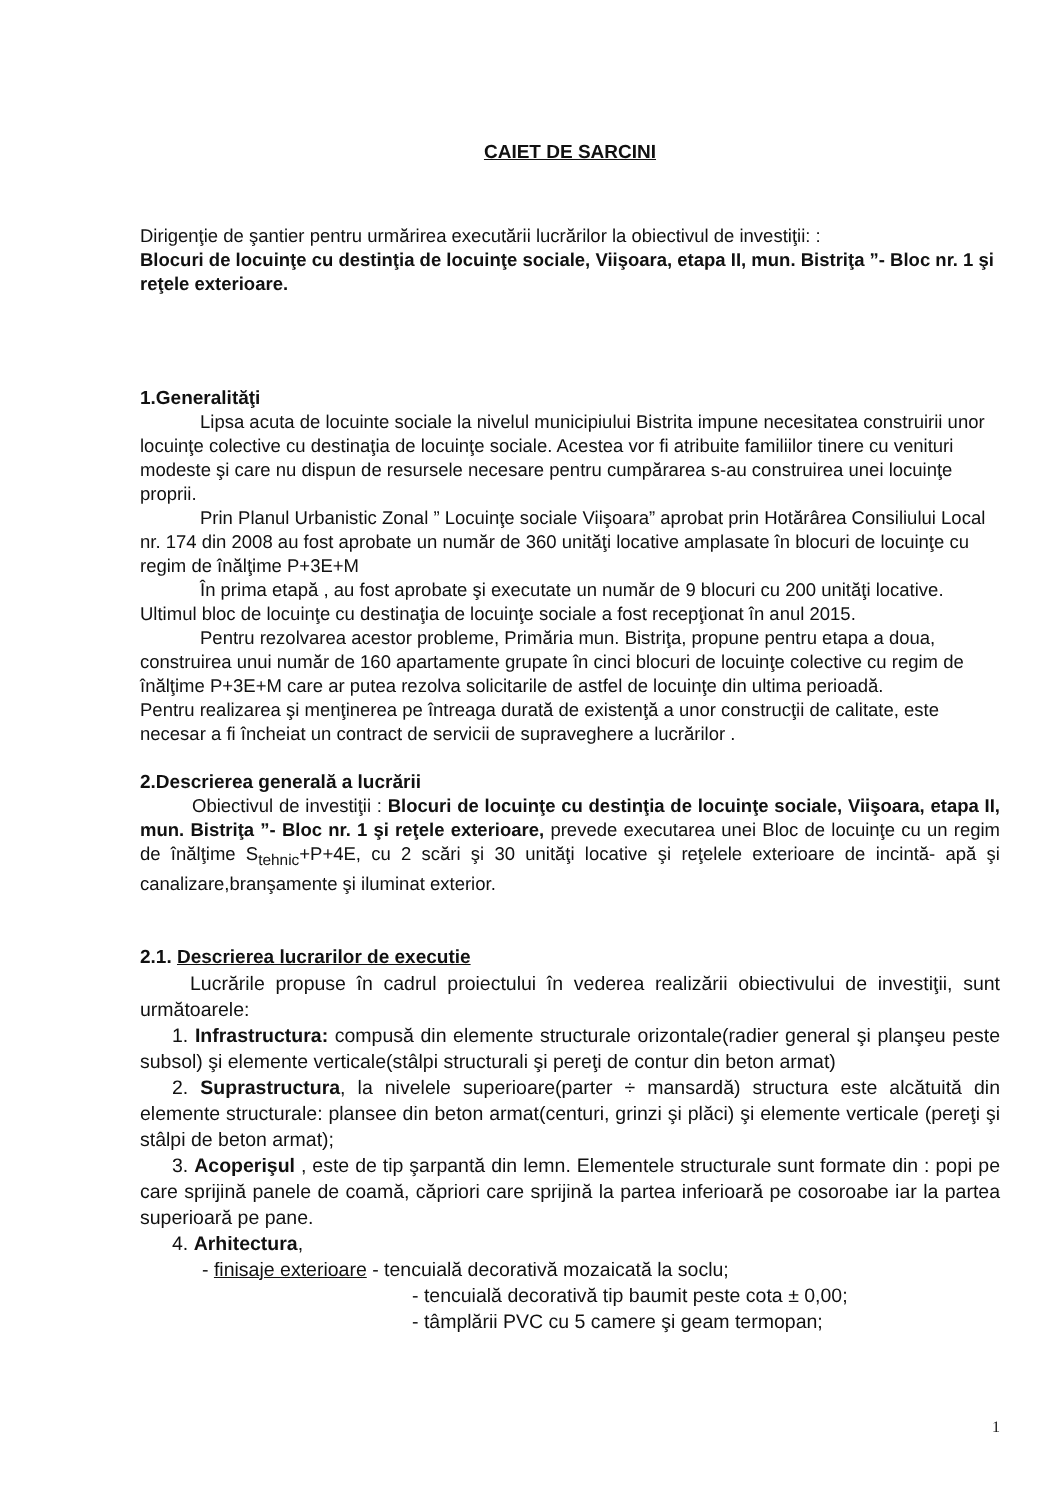CAIET DE SARCINI
Dirigenţie de şantier pentru urmărirea executării lucrărilor la obiectivul de investiţii: :
Blocuri de locuinţe cu destinţia de locuinţe sociale, Viişoara, etapa II, mun. Bistriţa ”- Bloc nr. 1 şi reţele exterioare.
1.Generalităţi
Lipsa acuta de locuinte sociale la nivelul municipiului Bistrita impune necesitatea construirii unor locuinţe colective cu destinaţia de locuinţe sociale. Acestea vor fi atribuite familiilor tinere cu venituri modeste şi care nu dispun de resursele necesare pentru cumpărarea s-au construirea unei locuinţe proprii.
Prin Planul Urbanistic Zonal ” Locuinţe sociale Viişoara” aprobat prin Hotărârea Consiliului Local nr. 174 din 2008 au fost aprobate un număr de 360 unităţi locative amplasate în blocuri de locuinţe cu regim de înălţime P+3E+M
În prima etapă , au fost aprobate şi executate un număr de 9 blocuri cu 200 unităţi locative. Ultimul bloc de locuinţe cu destinaţia de locuinţe sociale a fost recepţionat în anul 2015.
Pentru rezolvarea acestor probleme, Primăria mun. Bistriţa, propune pentru etapa a doua, construirea unui număr de 160 apartamente grupate în cinci blocuri de locuinţe colective cu regim de înălţime P+3E+M care ar putea rezolva solicitarile de astfel de locuinţe din ultima perioadă.
Pentru realizarea şi menţinerea pe întreaga durată de existenţă a unor construcţii de calitate, este necesar a fi încheiat un contract de servicii de supraveghere a lucrărilor .
2.Descrierea generală a lucrării
Obiectivul de investiţii : Blocuri de locuinţe cu destinţia de locuinţe sociale, Viişoara, etapa II, mun. Bistriţa ”- Bloc nr. 1 şi reţele exterioare, prevede executarea unei Bloc de locuinţe cu un regim de înălţime S<sub>tehnic</sub>+P+4E, cu 2 scări şi 30 unităţi locative şi reţelele exterioare de incintă- apă şi canalizare,branşamente şi iluminat exterior.
2.1. Descrierea lucrarilor de executie
Lucrările propuse în cadrul proiectului în vederea realizării obiectivului de investiţii, sunt următoarele:
1. Infrastructura: compusă din elemente structurale orizontale(radier general şi planşeu peste subsol) şi elemente verticale(stâlpi structurali şi pereţi de contur din beton armat)
2. Suprastructura, la nivelele superioare(parter ÷ mansardă) structura este alcătuită din elemente structurale: plansee din beton armat(centuri, grinzi şi plăci) şi elemente verticale (pereţi şi stâlpi de beton armat);
3. Acoperişul , este de tip şarpantă din lemn. Elementele structurale sunt formate din : popi pe care sprijină panele de coamă, căpriori care sprijină la partea inferioară pe cosoroabe iar la partea superioară pe pane.
4. Arhitectura,
- finisaje exterioare - tencuială decorativă mozaicată la soclu;
- tencuială decorativă tip baumit peste cota ± 0,00;
- tâmplării PVC cu 5 camere şi geam termopan;
1